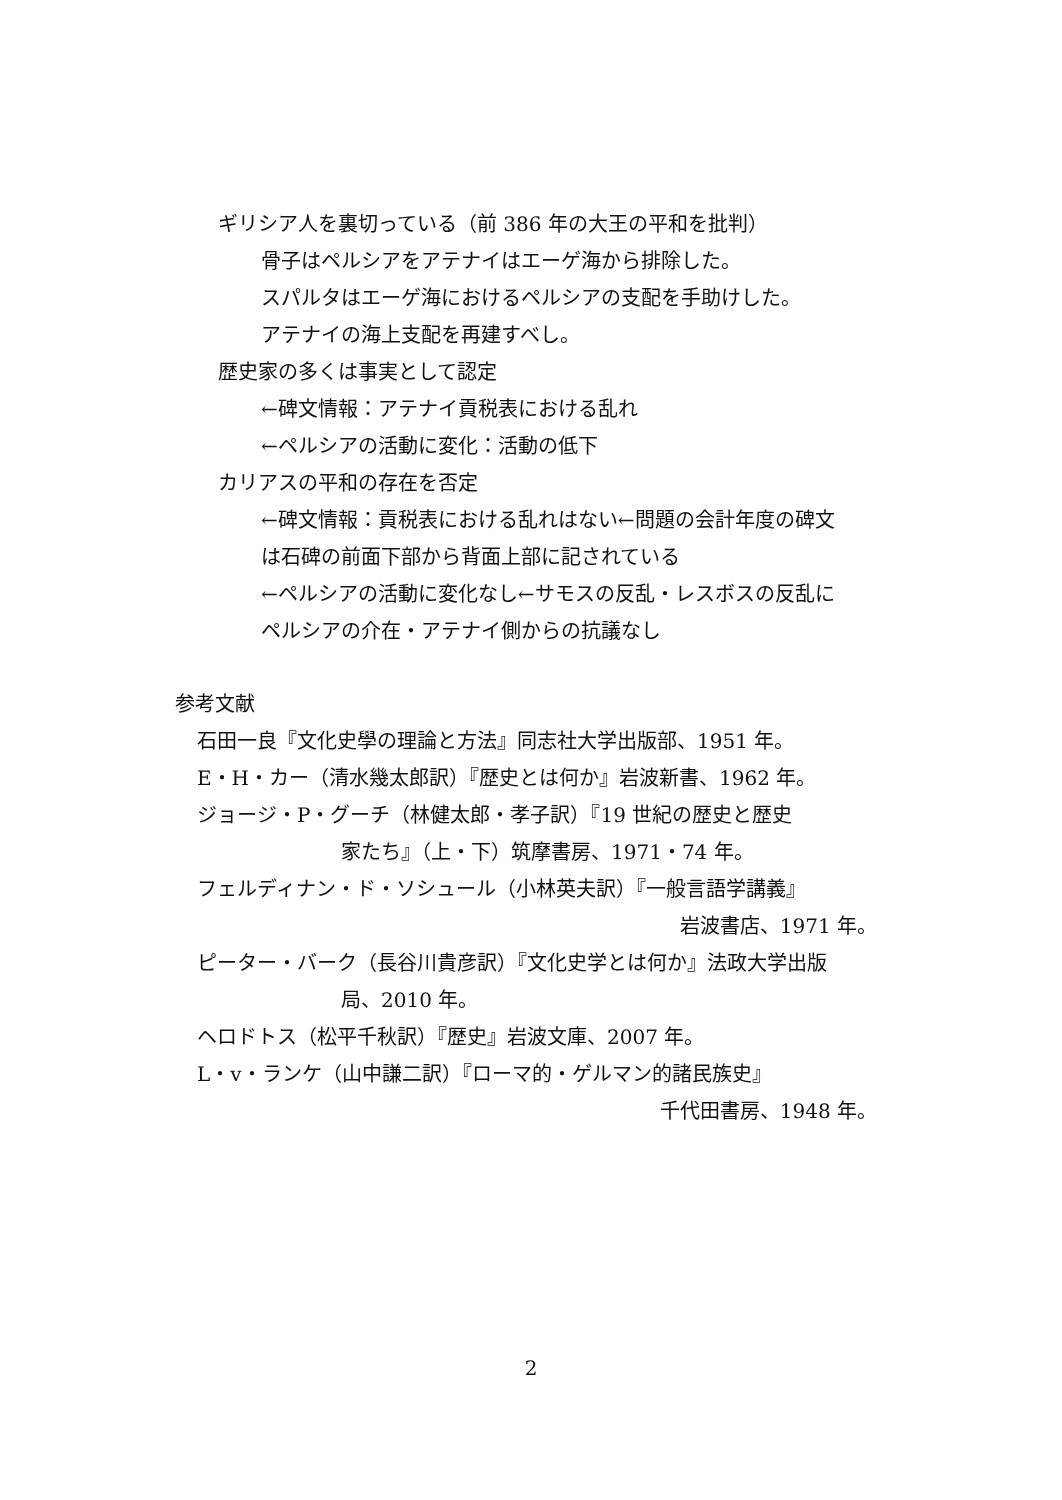ギリシア人を裏切っている（前 386 年の大王の平和を批判）
骨子はペルシアをアテナイはエーゲ海から排除した。
スパルタはエーゲ海におけるペルシアの支配を手助けした。
アテナイの海上支配を再建すべし。
歴史家の多くは事実として認定
←碑文情報：アテナイ貢税表における乱れ
←ペルシアの活動に変化：活動の低下
カリアスの平和の存在を否定
←碑文情報：貢税表における乱れはない←問題の会計年度の碑文
は石碑の前面下部から背面上部に記されている
←ペルシアの活動に変化なし←サモスの反乱・レスボスの反乱に
ペルシアの介在・アテナイ側からの抗議なし
参考文献
石田一良『文化史學の理論と方法』同志社大学出版部、1951 年。
E・H・カー（清水幾太郎訳）『歴史とは何か』岩波新書、1962 年。
ジョージ・P・グーチ（林健太郎・孝子訳）『19 世紀の歴史と歴史
家たち』（上・下）筑摩書房、1971・74 年。
フェルディナン・ド・ソシュール（小林英夫訳）『一般言語学講義』
岩波書店、1971 年。
ピーター・バーク（長谷川貴彦訳）『文化史学とは何か』法政大学出版
局、2010 年。
ヘロドトス（松平千秋訳）『歴史』岩波文庫、2007 年。
L・v・ランケ（山中謙二訳）『ローマ的・ゲルマン的諸民族史』
千代田書房、1948 年。
2